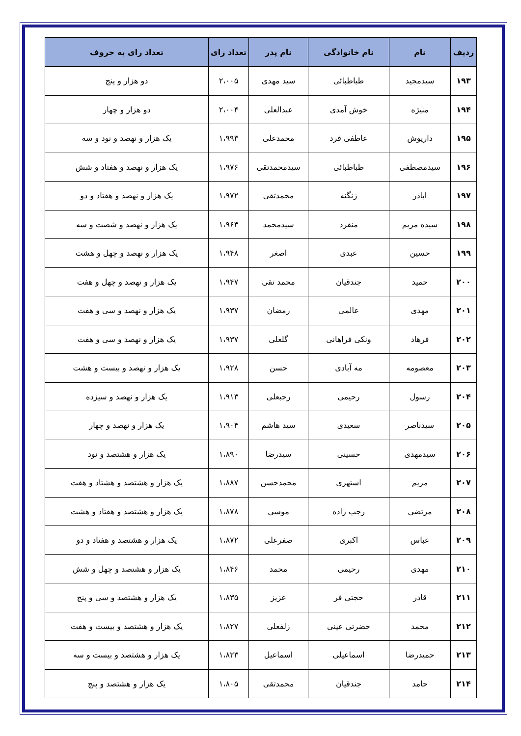| ردیف | نام | نام خانوادگی | نام پدر | تعداد رای | تعداد رای به حروف |
| --- | --- | --- | --- | --- | --- |
| ۱۹۳ | سیدمجید | طباطبائی | سید مهدی | ۲،۰۰۵ | دو هزار و پنج |
| ۱۹۴ | منیژه | خوش آمدی | عبدالعلی | ۲،۰۰۴ | دو هزار و چهار |
| ۱۹۵ | داریوش | عاطفی فرد | محمدعلی | ۱،۹۹۳ | یک هزار و نهصد و نود و سه |
| ۱۹۶ | سیدمصطفی | طباطبائی | سیدمحمدتقی | ۱،۹۷۶ | یک هزار و نهصد و هفتاد و شش |
| ۱۹۷ | اباذر | زنگنه | محمدتقی | ۱،۹۷۲ | یک هزار و نهصد و هفتاد و دو |
| ۱۹۸ | سیده مریم | منفرد | سیدمحمد | ۱،۹۶۳ | یک هزار و نهصد و شصت و سه |
| ۱۹۹ | حسین | عبدی | اصغر | ۱،۹۴۸ | یک هزار و نهصد و چهل و هشت |
| ۲۰۰ | حمید | جندقیان | محمد تقی | ۱،۹۴۷ | یک هزار و نهصد و چهل و هفت |
| ۲۰۱ | مهدی | عالمی | رمضان | ۱،۹۳۷ | یک هزار و نهصد و سی و هفت |
| ۲۰۲ | فرهاد | ونکی فراهانی | گلعلی | ۱،۹۳۷ | یک هزار و نهصد و سی و هفت |
| ۲۰۳ | معصومه | مه آبادی | حسن | ۱،۹۲۸ | یک هزار و نهصد و بیست و هشت |
| ۲۰۴ | رسول | رحیمی | رجبعلی | ۱،۹۱۳ | یک هزار و نهصد و سیزده |
| ۲۰۵ | سیدناصر | سعیدی | سید هاشم | ۱،۹۰۴ | یک هزار و نهصد و چهار |
| ۲۰۶ | سیدمهدی | حسینی | سیدرضا | ۱،۸۹۰ | یک هزار و هشتصد و نود |
| ۲۰۷ | مریم | استهری | محمدحسن | ۱،۸۸۷ | یک هزار و هشتصد و هشتاد و هفت |
| ۲۰۸ | مرتضی | رجب زاده | موسی | ۱،۸۷۸ | یک هزار و هشتصد و هفتاد و هشت |
| ۲۰۹ | عباس | اکبری | صفرعلی | ۱،۸۷۲ | یک هزار و هشتصد و هفتاد و دو |
| ۲۱۰ | مهدی | رحیمی | محمد | ۱،۸۴۶ | یک هزار و هشتصد و چهل و شش |
| ۲۱۱ | قادر | حجتی فر | عزیز | ۱،۸۳۵ | یک هزار و هشتصد و سی و پنج |
| ۲۱۲ | محمد | حضرتی عینی | زلفعلی | ۱،۸۲۷ | یک هزار و هشتصد و بیست و هفت |
| ۲۱۳ | حمیدرضا | اسماعیلی | اسماعیل | ۱،۸۲۳ | یک هزار و هشتصد و بیست و سه |
| ۲۱۴ | حامد | جندقیان | محمدتقی | ۱،۸۰۵ | یک هزار و هشتصد و پنج |